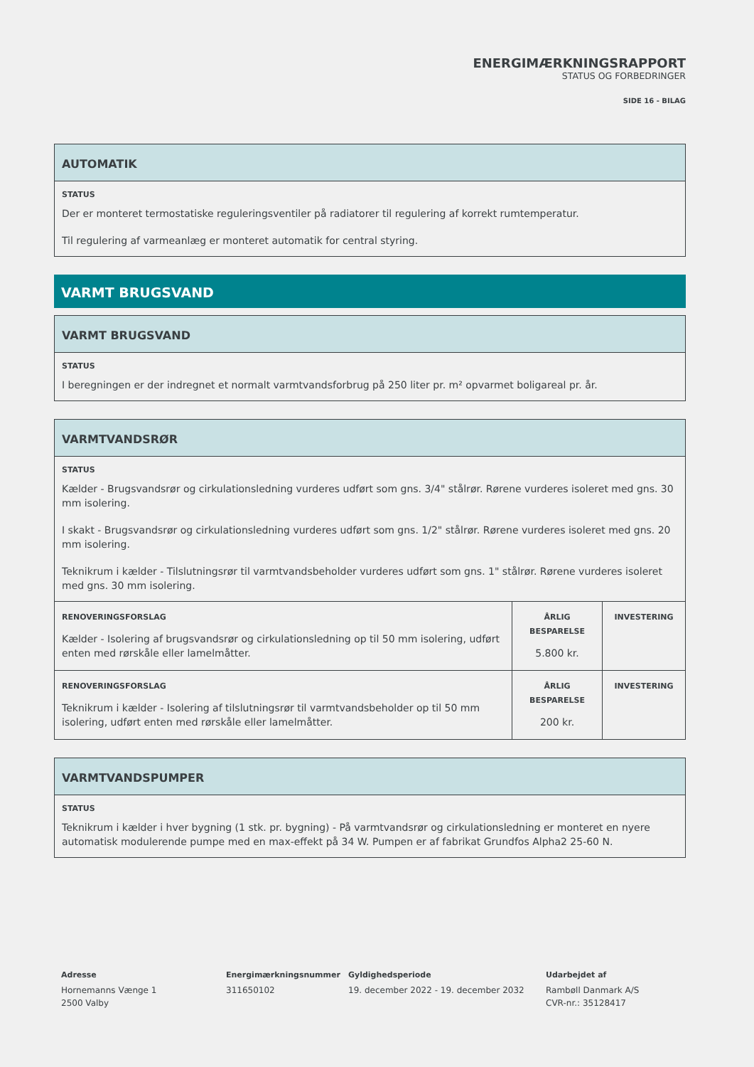ENERGIMÆRKNINGSRAPPORT
STATUS OG FORBEDRINGER
SIDE 16 - BILAG
AUTOMATIK
STATUS
Der er monteret termostatiske reguleringsventiler på radiatorer til regulering af korrekt rumtemperatur.
Til regulering af varmeanlæg er monteret automatik for central styring.
VARMT BRUGSVAND
VARMT BRUGSVAND
STATUS
I beregningen er der indregnet et normalt varmtvandsforbrug på 250 liter pr. m² opvarmet boligareal pr. år.
VARMTVANDSRØR
STATUS
Kælder - Brugsvandsrør og cirkulationsledning vurderes udført som gns. 3/4" stålrør. Rørene vurderes isoleret med gns. 30 mm isolering.
I skakt - Brugsvandsrør og cirkulationsledning vurderes udført som gns. 1/2" stålrør. Rørene vurderes isoleret med gns. 20 mm isolering.
Teknikrum i kælder - Tilslutningsrør til varmtvandsbeholder vurderes udført som gns. 1" stålrør. Rørene vurderes isoleret med gns. 30 mm isolering.
| RENOVERINGSFORSLAG Kælder - Isolering af brugsvandsrør og cirkulationsledning op til 50 mm isolering, udført enten med rørskåle eller lamelmåtter. | ÅRLIG BESPARELSE 5.800 kr. | INVESTERING |
| RENOVERINGSFORSLAG Teknikrum i kælder - Isolering af tilslutningsrør til varmtvandsbeholder op til 50 mm isolering, udført enten med rørskåle eller lamelmåtter. | ÅRLIG BESPARELSE 200 kr. | INVESTERING |
VARMTVANDSPUMPER
STATUS
Teknikrum i kælder i hver bygning (1 stk. pr. bygning) - På varmtvandsrør og cirkulationsledning er monteret en nyere automatisk modulerende pumpe med en max-effekt på 34 W. Pumpen er af fabrikat Grundfos Alpha2 25-60 N.
Adresse
Hornemanns Vænge 1
2500 Valby
Energimærkningsnummer
311650102
Gyldighedsperiode
19. december 2022 - 19. december 2032
Udarbejdet af
Rambøll Danmark A/S
CVR-nr.: 35128417